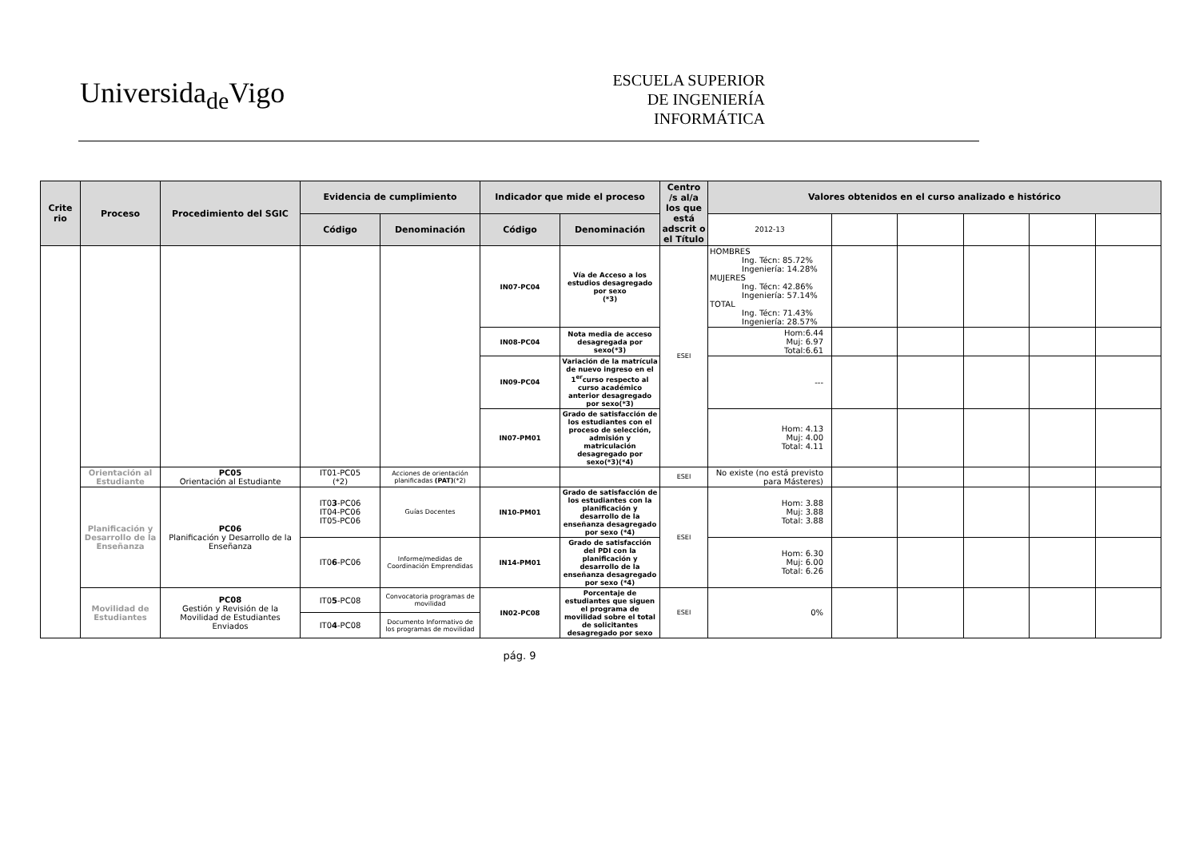Universida<sub>de</sub>Vigo
ESCUELA SUPERIOR
DE INGENIERÍA
INFORMÁTICA
| Crite rio | Proceso | Procedimiento del SGIC | Evidencia de cumplimiento | | Indicador que mide el proceso | | Centro /s al/a los que está adscrit o el Título | Valores obtenidos en el curso analizado e histórico | | | | | |
| --- | --- | --- | --- | --- | --- | --- | --- | --- | --- | --- | --- | --- | --- |
| | | | Código | Denominación | Código | Denominación | | 2012-13 | | | | | |
| | | | | | IN07-PC04 | Vía de Acceso a los estudios desagregado por sexo (*3) | ESEI | HOMBRES Ing. Técn: 85.72% Ingeniería: 14.28% MUJERES Ing. Técn: 42.86% Ingeniería: 57.14% TOTAL Ing. Técn: 71.43% Ingeniería: 28.57% | | | | | |
| | | | | | IN08-PC04 | Nota media de acceso desagregada por sexo(*3) | | Hom:6.44 Muj: 6.97 Total:6.61 | | | | | |
| | | | | | IN09-PC04 | Variación de la matrícula de nuevo ingreso en el 1<sup>er</sup>curso respecto al curso académico anterior desagregado por sexo(*3) | | --- | | | | | |
| | | | | | IN07-PM01 | Grado de satisfacción de los estudiantes con el proceso de selección, admisión y matriculación desagregado por sexo(*3)(*4) | | Hom: 4.13 Muj: 4.00 Total: 4.11 | | | | | |
| | Orientación al Estudiante | PC05 Orientación al Estudiante | IT01-PC05 (*2) | Acciones de orientación planificadas (PAT) (*2) | | | ESEI | No existe (no está previsto para Másteres) | | | | | |
| | Planificación y Desarrollo de la Enseñanza | PC06 Planificación y Desarrollo de la Enseñanza | IT0 3 -PC06 IT04-PC06 IT05-PC06 | Guías Docentes | IN10-PM01 | Grado de satisfacción de los estudiantes con la planificación y desarrollo de la enseñanza desagregado por sexo (*4) | ESEI | Hom: 3.88 Muj: 3.88 Total: 3.88 | | | | | |
| | | | IT0 6 -PC06 | Informe/medidas de Coordinación Emprendidas | IN14-PM01 | Grado de satisfacción del PDI con la planificación y desarrollo de la enseñanza desagregado por sexo (*4) | | Hom: 6.30 Muj: 6.00 Total: 6.26 | | | | | |
| | Movilidad de Estudiantes | PC08 Gestión y Revisión de la Movilidad de Estudiantes Enviados | IT0 5 -PC08 | Convocatoria programas de movilidad | IN02-PC08 | Porcentaje de estudiantes que siguen el programa de movilidad sobre el total de solicitantes desagregado por sexo | ESEI | 0% | | | | | |
| | | | IT0 4 -PC08 | Documento Informativo de los programas de movilidad | | | | | | | | | |
pág. 9